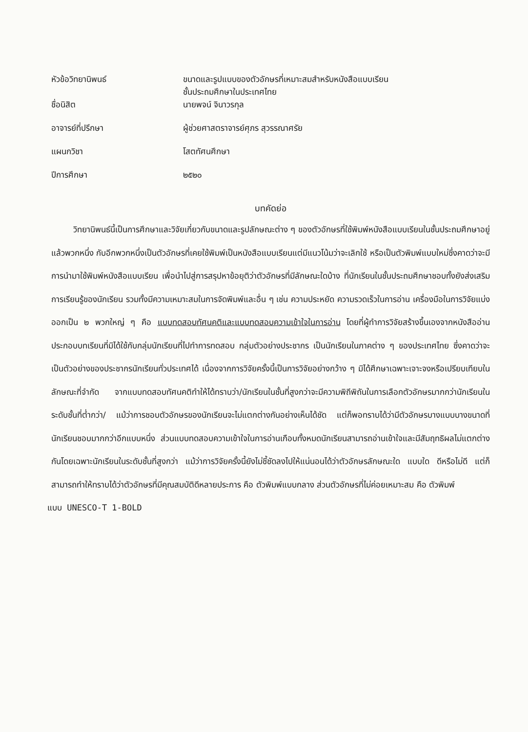| หัวข้อวิทยานิพนธ์ | ขนาดและรูปแบบของตัวอักษรที่เหมาะสมสำหรับหนังสือแบบเรียน ชั้นประถมศึกษาในประเทศไทย |
| ชื่อนิสิต | นายพจน์ จินาวรกุล |
| อาจารย์ที่ปรึกษา | ผู้ช่วยศาสตราจารย์ศุภร สุวรรณาศรัย |
| แผนกวิชา | โสตทัศนศึกษา |
| ปีการศึกษา | ๒๕๒๐ |
บทคัดย่อ
วิทยานิพนธ์นี้เป็นการศึกษาและวิจัยเกี่ยวกับขนาดและรูปลักษณะต่าง ๆ ของตัวอักษรที่ใช้พิมพ์หนังสือแบบเรียนในชั้นประถมศึกษาอยู่แล้วพวกหนึ่ง กับอีกพวกหนึ่งเป็นตัวอักษรที่เคยใช้พิมพ์เป็นหนังสือแบบเรียนแต่มีแนวโน้มว่าจะเลิกใช้ หรือเป็นตัวพิมพ์แบบใหม่ซึ่งคาดว่าจะมีการนำมาใช้พิมพ์หนังสือแบบเรียน เพื่อนำไปสู่การสรุปหาข้อยุติว่าตัวอักษรที่มีลักษณะใดบ้าง ที่นักเรียนในชั้นประถมศึกษาชอบทั้งยังส่งเสริมการเรียนรู้ของนักเรียน รวมทั้งมีความเหมาะสมในการจัดพิมพ์และอื่น ๆ เช่น ความประหยัด ความรวดเร็วในการอ่าน เครื่องมือในการวิจัยแบ่งออกเป็น ๒ พวกใหญ่ ๆ คือ แบบทดสอบทัศนคติและแบบทดสอบความเข้าใจในการอ่าน โดยที่ผู้ทำการวิจัยสร้างขึ้นเองจากหนังสืออ่านประกอบบทเรียนที่มิได้ใช้กับกลุ่มนักเรียนที่ไปทำการทดสอบ กลุ่มตัวอย่างประชากร เป็นนักเรียนในภาคต่าง ๆ ของประเทศไทย ซึ่งคาดว่าจะเป็นตัวอย่างของประชากรนักเรียนทั่วประเทศได้ เนื่องจากการวิจัยครั้งนี้เป็นการวิจัยอย่างกว้าง ๆ มิได้ศึกษาเฉพาะเจาะจงหรือเปรียบเทียบในลักษณะที่จำกัด จากแบบทดสอบทัศนคติทำให้ได้ทราบว่า/นักเรียนในชั้นที่สูงกว่าจะมีความพิถีพิถันในการเลือกตัวอักษรมากกว่านักเรียนในระดับชั้นที่ต่ำกว่า/ แม้ว่าการชอบตัวอักษรของนักเรียนจะไม่แตกต่างกันอย่างเห็นได้ชัด แต่ก็พอทราบได้ว่ามีตัวอักษรบางแบบบางขนาดที่นักเรียนชอบมากกว่าอีกแบบหนึ่ง ส่วนแบบทดสอบความเข้าใจในการอ่านเกือบทั้งหมดนักเรียนสามารถอ่านเข้าใจและมีสัมฤทธิผลไม่แตกต่างกันโดยเฉพาะนักเรียนในระดับชั้นที่สูงกว่า แม้ว่าการวิจัยครั้งนี้ยังไม่ชี้ชัดลงไปให้แน่นอนได้ว่าตัวอักษรลักษณะใด แบบใด ดีหรือไม่ดี แต่ก็สามารถทำให้ทราบได้ว่าตัวอักษรที่มีคุณสมบัติดีหลายประการ คือ ตัวพิมพ์แบบกลาง ส่วนตัวอักษรที่ไม่ค่อยเหมาะสม คือ ตัวพิมพ์
แบบ UNESCO-T 1-BOLD